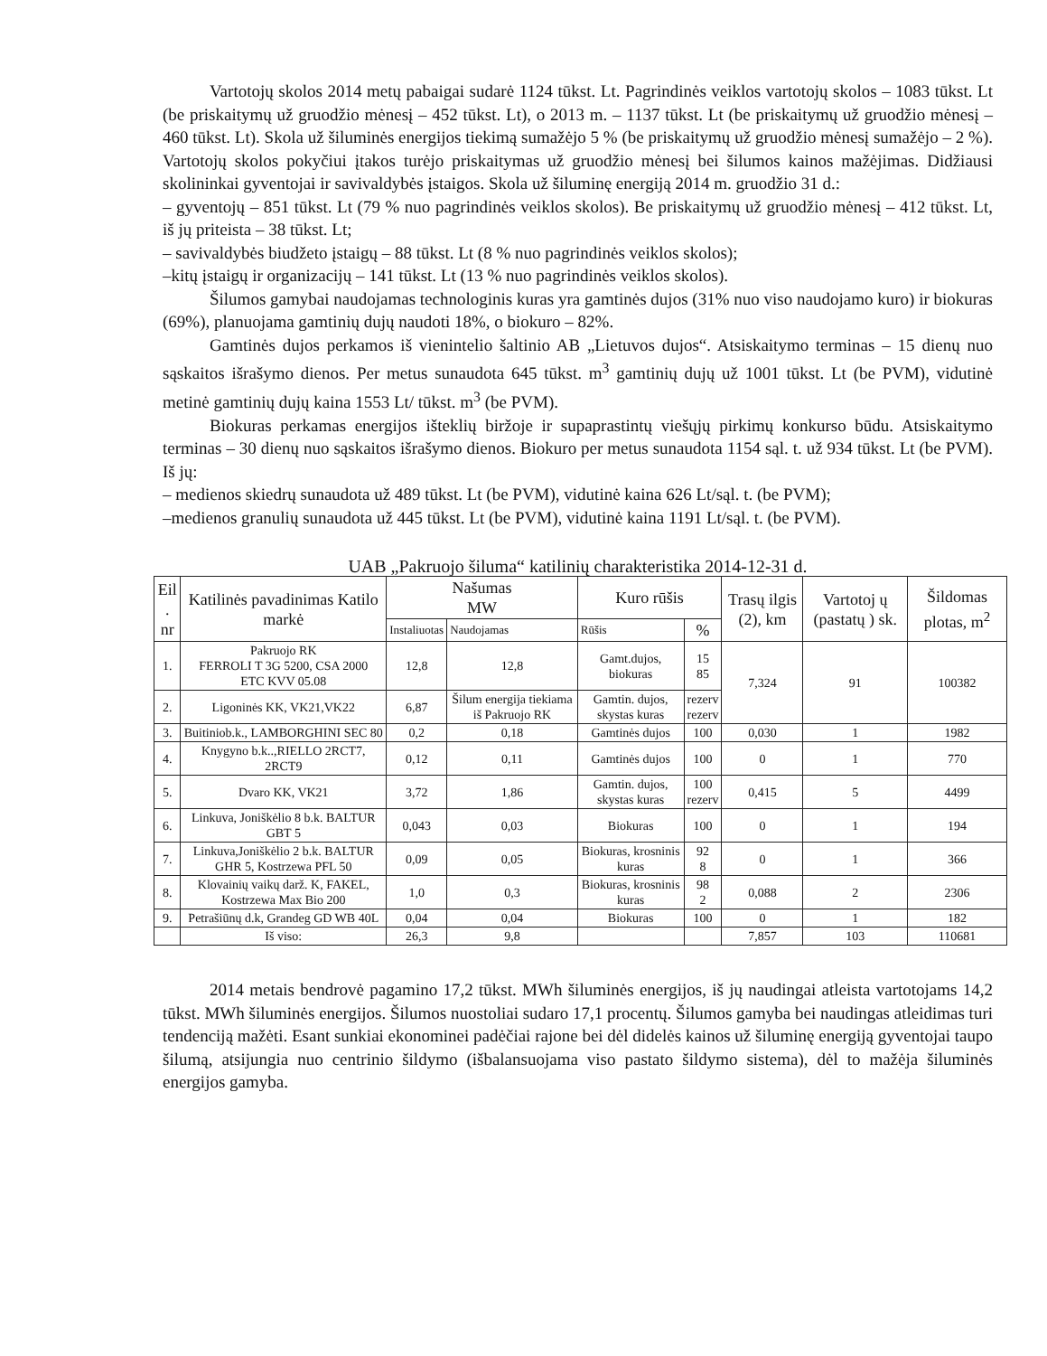Vartotojų skolos 2014 metų pabaigai sudarė 1124 tūkst. Lt. Pagrindinės veiklos vartotojų skolos – 1083 tūkst. Lt (be priskaitymų už gruodžio mėnesį – 452 tūkst. Lt), o 2013 m. – 1137 tūkst. Lt (be priskaitymų už gruodžio mėnesį – 460 tūkst. Lt). Skola už šiluminės energijos tiekimą sumažėjo 5 % (be priskaitymų už gruodžio mėnesį sumažėjo – 2 %). Vartotojų skolos pokyčiui įtakos turėjo priskaitymas už gruodžio mėnesį bei šilumos kainos mažėjimas. Didžiausi skolininkai gyventojai ir savivaldybės įstaigos. Skola už šiluminę energiją 2014 m. gruodžio 31 d.:
– gyventojų – 851 tūkst. Lt (79 % nuo pagrindinės veiklos skolos). Be priskaitymų už gruodžio mėnesį – 412 tūkst. Lt, iš jų priteista – 38 tūkst. Lt;
– savivaldybės biudžeto įstaigų – 88 tūkst. Lt (8 % nuo pagrindinės veiklos skolos);
–kitų įstaigų ir organizacijų – 141 tūkst. Lt (13 % nuo pagrindinės veiklos skolos).
Šilumos gamybai naudojamas technologinis kuras yra gamtinės dujos (31% nuo viso naudojamo kuro) ir biokuras (69%), planuojama gamtinių dujų naudoti 18%, o biokuro – 82%.
Gamtinės dujos perkamos iš vienintelio šaltinio AB „Lietuvos dujos“. Atsiskaitymo terminas – 15 dienų nuo sąskaitos išrašymo dienos. Per metus sunaudota 645 tūkst. m<sup>3</sup> gamtinių dujų už 1001 tūkst. Lt (be PVM), vidutinė metinė gamtinių dujų kaina 1553 Lt/ tūkst. m<sup>3</sup> (be PVM).
Biokuras perkamas energijos išteklių biržoje ir supaprastintų viešųjų pirkimų konkurso būdu. Atsiskaitymo terminas – 30 dienų nuo sąskaitos išrašymo dienos. Biokuro per metus sunaudota 1154 sąl. t. už 934 tūkst. Lt (be PVM). Iš jų:
– medienos skiedrų sunaudota už 489 tūkst. Lt (be PVM), vidutinė kaina 626 Lt/sąl. t. (be PVM);
–medienos granulių sunaudota už 445 tūkst. Lt (be PVM), vidutinė kaina 1191 Lt/sąl. t. (be PVM).
UAB „Pakruojo šiluma“ katilinių charakteristika 2014-12-31 d.
| Eil . nr | Katilinės pavadinimas Katilo markė | Našumas MW | | Kuro rūšis | | Trasų ilgis (2), km | Vartotoj ų (pastatų ) sk. | Šildomas plotas, m<sup>2</sup> |
| --- | --- | --- | --- | --- | --- | --- | --- | --- |
| | | Instaliuotas | Naudojamas | Rūšis | % | | | |
| 1. | Pakruojo RK FERROLI T 3G 5200, CSA 2000 ETC KVV 05.08 | 12,8 | 12,8 | Gamt.dujos, biokuras | 15 85 | 7,324 | 91 | 100382 |
| 2. | Ligoninės KK, VK21,VK22 | 6,87 | Šilum energija tiekiama iš Pakruojo RK | Gamtin. dujos, skystas kuras | rezerv rezerv | | | |
| 3. | Buitiniob.k., LAMBORGHINI SEC 80 | 0,2 | 0,18 | Gamtinės dujos | 100 | 0,030 | 1 | 1982 |
| 4. | Knygyno b.k..,RIELLO 2RCT7, 2RCT9 | 0,12 | 0,11 | Gamtinės dujos | 100 | 0 | 1 | 770 |
| 5. | Dvaro KK, VK21 | 3,72 | 1,86 | Gamtin. dujos, skystas kuras | 100 rezerv | 0,415 | 5 | 4499 |
| 6. | Linkuva, Joniškėlio 8 b.k. BALTUR GBT 5 | 0,043 | 0,03 | Biokuras | 100 | 0 | 1 | 194 |
| 7. | Linkuva,Joniškėlio 2 b.k. BALTUR GHR 5, Kostrzewa PFL 50 | 0,09 | 0,05 | Biokuras, krosninis kuras | 92 8 | 0 | 1 | 366 |
| 8. | Klovainių vaikų darž. K, FAKEL, Kostrzewa Max Bio 200 | 1,0 | 0,3 | Biokuras, krosninis kuras | 98 2 | 0,088 | 2 | 2306 |
| 9. | Petrašiūnų d.k, Grandeg GD WB 40L | 0,04 | 0,04 | Biokuras | 100 | 0 | 1 | 182 |
| | Iš viso: | 26,3 | 9,8 | | | 7,857 | 103 | 110681 |
2014 metais bendrovė pagamino 17,2 tūkst. MWh šiluminės energijos, iš jų naudingai atleista vartotojams 14,2 tūkst. MWh šiluminės energijos. Šilumos nuostoliai sudaro 17,1 procentų. Šilumos gamyba bei naudingas atleidimas turi tendenciją mažėti. Esant sunkiai ekonominei padėčiai rajone bei dėl didelės kainos už šiluminę energiją gyventojai taupo šilumą, atsijungia nuo centrinio šildymo (išbalansuojama viso pastato šildymo sistema), dėl to mažėja šiluminės energijos gamyba.